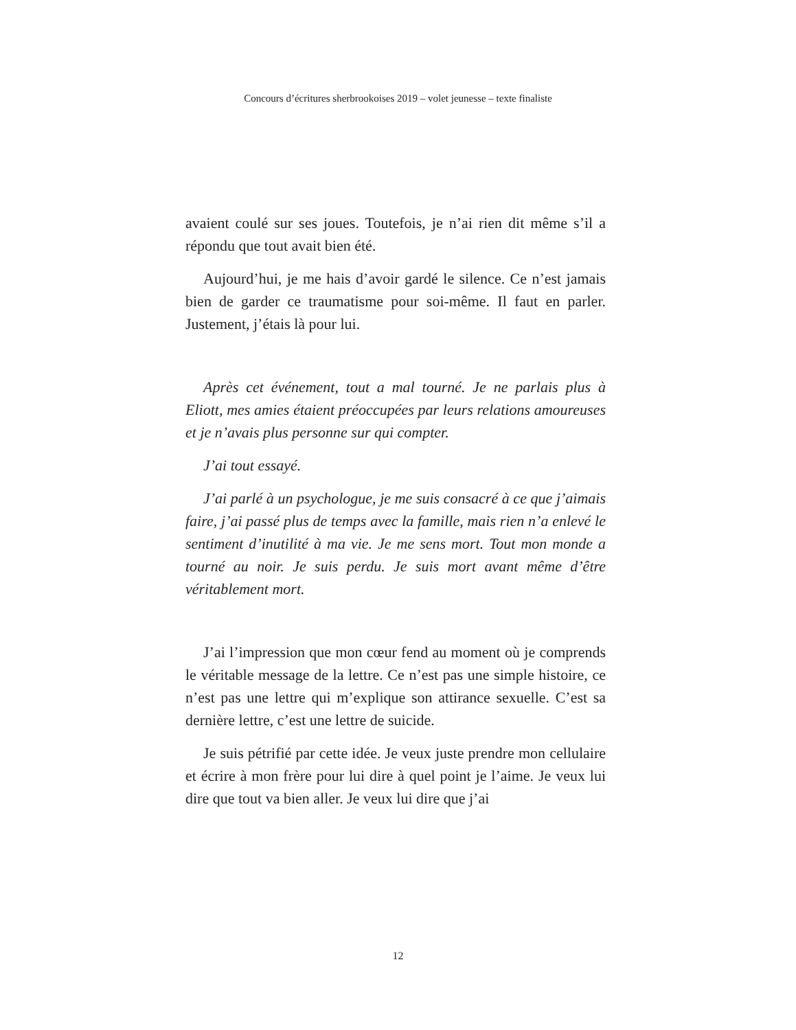Concours d’écritures sherbrookoises 2019 – volet jeunesse – texte finaliste
avaient coulé sur ses joues. Toutefois, je n’ai rien dit même s’il a répondu que tout avait bien été.
Aujourd’hui, je me hais d’avoir gardé le silence. Ce n’est jamais bien de garder ce traumatisme pour soi-même. Il faut en parler. Justement, j’étais là pour lui.
Après cet événement, tout a mal tourné. Je ne parlais plus à Eliott, mes amies étaient préoccupées par leurs relations amoureuses et je n’avais plus personne sur qui compter.
J’ai tout essayé.
J’ai parlé à un psychologue, je me suis consacré à ce que j’aimais faire, j’ai passé plus de temps avec la famille, mais rien n’a enlevé le sentiment d’inutilité à ma vie. Je me sens mort. Tout mon monde a tourné au noir. Je suis perdu. Je suis mort avant même d’être véritablement mort.
J’ai l’impression que mon cœur fend au moment où je comprends le véritable message de la lettre. Ce n’est pas une simple histoire, ce n’est pas une lettre qui m’explique son attirance sexuelle. C’est sa dernière lettre, c’est une lettre de suicide.
Je suis pétrifié par cette idée. Je veux juste prendre mon cellulaire et écrire à mon frère pour lui dire à quel point je l’aime. Je veux lui dire que tout va bien aller. Je veux lui dire que j’ai
12